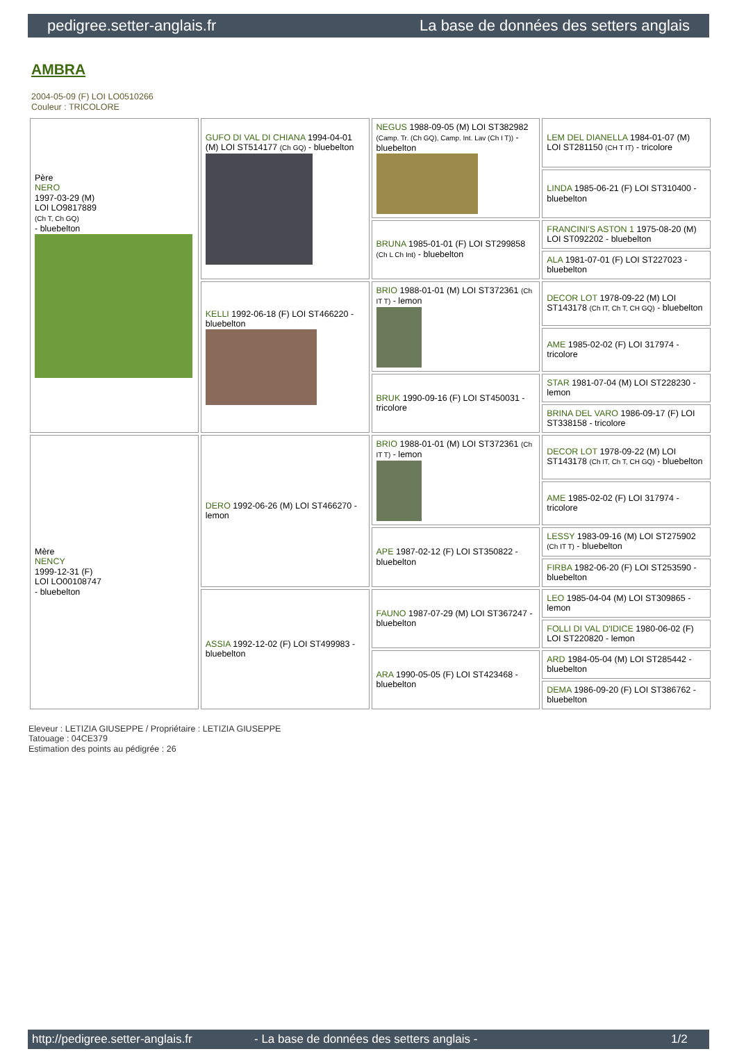pedigree.setter-anglais.fr La base de données des setters anglais
AMBRA
2004-05-09 (F) LOI LO0510266
Couleur : TRICOLORE
| Père NERO 1997-03-29 (M) LOI LO9817889 (Ch T, Ch GQ) - bluebelton | GUFO DI VAL DI CHIANA 1994-04-01 (M) LOI ST514177 (Ch GQ) - bluebelton | NEGUS 1988-09-05 (M) LOI ST382982 (Camp. Tr. (Ch GQ), Camp. Int. Lav (Ch I T)) - bluebelton | LEM DEL DIANELLA 1984-01-07 (M) LOI ST281150 (CH T IT) - tricolore |
| | | | LINDA 1985-06-21 (F) LOI ST310400 - bluebelton |
| | | BRUNA 1985-01-01 (F) LOI ST299858 (Ch L Ch Int) - bluebelton | FRANCINI'S ASTON 1 1975-08-20 (M) LOI ST092202 - bluebelton |
| | | | ALA 1981-07-01 (F) LOI ST227023 - bluebelton |
| | KELLI 1992-06-18 (F) LOI ST466220 - bluebelton | BRIO 1988-01-01 (M) LOI ST372361 (Ch IT T) - lemon | DECOR LOT 1978-09-22 (M) LOI ST143178 (Ch IT, Ch T, CH GQ) - bluebelton |
| | | | AME 1985-02-02 (F) LOI 317974 - tricolore |
| | | BRUK 1990-09-16 (F) LOI ST450031 - tricolore | STAR 1981-07-04 (M) LOI ST228230 - lemon |
| | | | BRINA DEL VARO 1986-09-17 (F) LOI ST338158 - tricolore |
| Mère NENCY 1999-12-31 (F) LOI LO00108747 - bluebelton | DERO 1992-06-26 (M) LOI ST466270 - lemon | BRIO 1988-01-01 (M) LOI ST372361 (Ch IT T) - lemon | DECOR LOT 1978-09-22 (M) LOI ST143178 (Ch IT, Ch T, CH GQ) - bluebelton |
| | | | AME 1985-02-02 (F) LOI 317974 - tricolore |
| | | APE 1987-02-12 (F) LOI ST350822 - bluebelton | LESSY 1983-09-16 (M) LOI ST275902 (Ch IT T) - bluebelton |
| | | | FIRBA 1982-06-20 (F) LOI ST253590 - bluebelton |
| | ASSIA 1992-12-02 (F) LOI ST499983 - bluebelton | FAUNO 1987-07-29 (M) LOI ST367247 - bluebelton | LEO 1985-04-04 (M) LOI ST309865 - lemon |
| | | | FOLLI DI VAL D'IDICE 1980-06-02 (F) LOI ST220820 - lemon |
| | | ARA 1990-05-05 (F) LOI ST423468 - bluebelton | ARD 1984-05-04 (M) LOI ST285442 - bluebelton |
| | | | DEMA 1986-09-20 (F) LOI ST386762 - bluebelton |
Eleveur : LETIZIA GIUSEPPE / Propriétaire : LETIZIA GIUSEPPE
Tatouage : 04CE379
Estimation des points au pédigrée : 26
http://pedigree.setter-anglais.fr - La base de données des setters anglais - 1/2